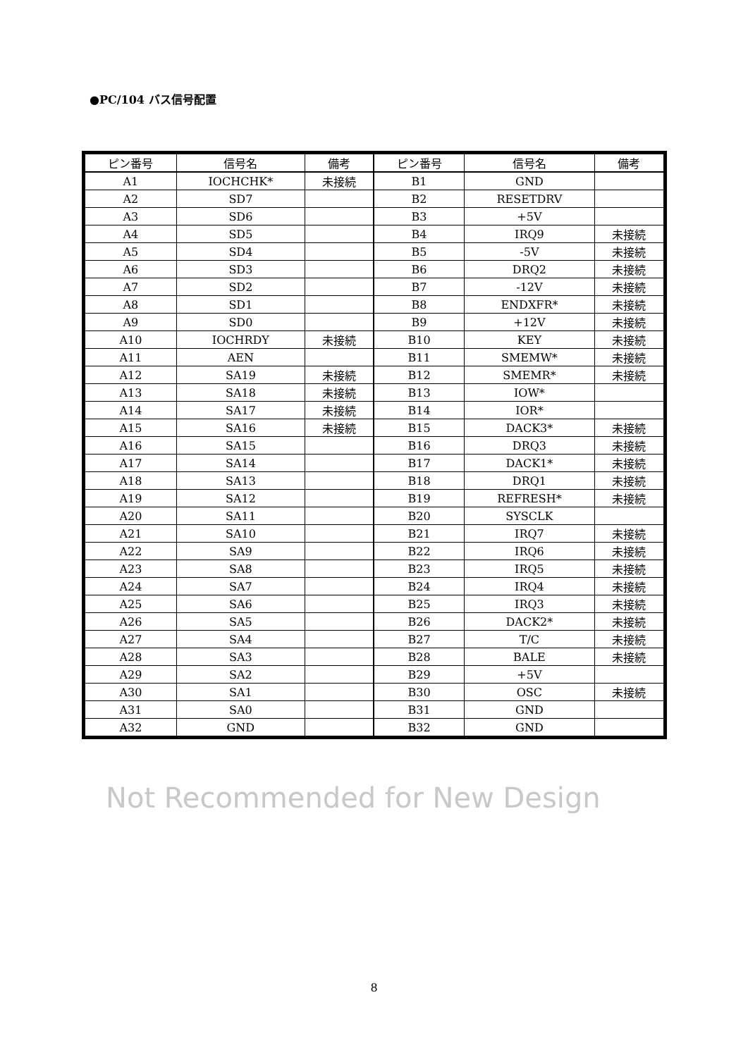●PC/104 バス信号配置
| ピン番号 | 信号名 | 備考 | ピン番号 | 信号名 | 備考 |
| --- | --- | --- | --- | --- | --- |
| A1 | IOCHCHK* | 未接続 | B1 | GND | |
| A2 | SD7 | | B2 | RESETDRV | |
| A3 | SD6 | | B3 | +5V | |
| A4 | SD5 | | B4 | IRQ9 | 未接続 |
| A5 | SD4 | | B5 | -5V | 未接続 |
| A6 | SD3 | | B6 | DRQ2 | 未接続 |
| A7 | SD2 | | B7 | -12V | 未接続 |
| A8 | SD1 | | B8 | ENDXFR* | 未接続 |
| A9 | SD0 | | B9 | +12V | 未接続 |
| A10 | IOCHRDY | 未接続 | B10 | KEY | 未接続 |
| A11 | AEN | | B11 | SMEMW* | 未接続 |
| A12 | SA19 | 未接続 | B12 | SMEMR* | 未接続 |
| A13 | SA18 | 未接続 | B13 | IOW* | |
| A14 | SA17 | 未接続 | B14 | IOR* | |
| A15 | SA16 | 未接続 | B15 | DACK3* | 未接続 |
| A16 | SA15 | | B16 | DRQ3 | 未接続 |
| A17 | SA14 | | B17 | DACK1* | 未接続 |
| A18 | SA13 | | B18 | DRQ1 | 未接続 |
| A19 | SA12 | | B19 | REFRESH* | 未接続 |
| A20 | SA11 | | B20 | SYSCLK | |
| A21 | SA10 | | B21 | IRQ7 | 未接続 |
| A22 | SA9 | | B22 | IRQ6 | 未接続 |
| A23 | SA8 | | B23 | IRQ5 | 未接続 |
| A24 | SA7 | | B24 | IRQ4 | 未接続 |
| A25 | SA6 | | B25 | IRQ3 | 未接続 |
| A26 | SA5 | | B26 | DACK2* | 未接続 |
| A27 | SA4 | | B27 | T/C | 未接続 |
| A28 | SA3 | | B28 | BALE | 未接続 |
| A29 | SA2 | | B29 | +5V | |
| A30 | SA1 | | B30 | OSC | 未接続 |
| A31 | SA0 | | B31 | GND | |
| A32 | GND | | B32 | GND | |
Not Recommended for New Design
8